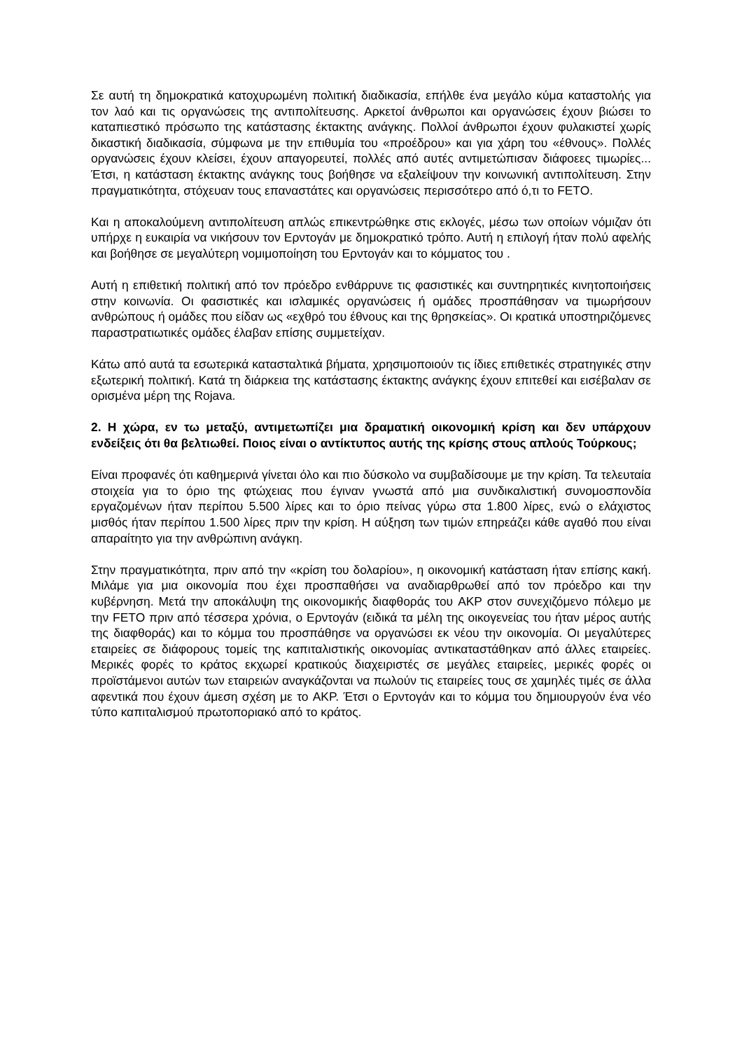Σε αυτή τη δημοκρατικά κατοχυρωμένη πολιτική διαδικασία, επήλθε ένα μεγάλο κύμα καταστολής για τον λαό και τις οργανώσεις της αντιπολίτευσης. Αρκετοί άνθρωποι και οργανώσεις έχουν βιώσει το καταπιεστικό πρόσωπο της κατάστασης έκτακτης ανάγκης. Πολλοί άνθρωποι έχουν φυλακιστεί χωρίς δικαστική διαδικασία, σύμφωνα με την επιθυμία του «προέδρου» και για χάρη του «έθνους». Πολλές οργανώσεις έχουν κλείσει, έχουν απαγορευτεί, πολλές από αυτές αντιμετώπισαν διάφοεες τιμωρίες... Έτσι, η κατάσταση έκτακτης ανάγκης τους βοήθησε να εξαλείψουν την κοινωνική αντιπολίτευση. Στην πραγματικότητα, στόχευαν τους επαναστάτες και οργανώσεις περισσότερο από ό,τι το FETO.
Και η αποκαλούμενη αντιπολίτευση απλώς επικεντρώθηκε στις εκλογές, μέσω των οποίων νόμιζαν ότι υπήρχε η ευκαιρία να νικήσουν τον Ερντογάν με δημοκρατικό τρόπο. Αυτή η επιλογή ήταν πολύ αφελής και βοήθησε σε μεγαλύτερη νομιμοποίηση του Ερντογάν και το κόμματος του .
Αυτή η επιθετική πολιτική από τον πρόεδρο ενθάρρυνε τις φασιστικές και συντηρητικές κινητοποιήσεις στην κοινωνία. Οι φασιστικές και ισλαμικές οργανώσεις ή ομάδες προσπάθησαν να τιμωρήσουν ανθρώπους ή ομάδες που είδαν ως «εχθρό του έθνους και της θρησκείας». Οι κρατικά υποστηριζόμενες παραστρατιωτικές ομάδες έλαβαν επίσης συμμετείχαν.
Κάτω από αυτά τα εσωτερικά κατασταλτικά βήματα, χρησιμοποιούν τις ίδιες επιθετικές στρατηγικές στην εξωτερική πολιτική. Κατά τη διάρκεια της κατάστασης έκτακτης ανάγκης έχουν επιτεθεί και εισέβαλαν σε ορισμένα μέρη της Rojava.
2. Η χώρα, εν τω μεταξύ, αντιμετωπίζει μια δραματική οικονομική κρίση και δεν υπάρχουν ενδείξεις ότι θα βελτιωθεί. Ποιος είναι ο αντίκτυπος αυτής της κρίσης στους απλούς Τούρκους;
Είναι προφανές ότι καθημερινά γίνεται όλο και πιο δύσκολο να συμβαδίσουμε με την κρίση. Τα τελευταία στοιχεία για το όριο της φτώχειας που έγιναν γνωστά από μια συνδικαλιστική συνομοσπονδία εργαζομένων ήταν περίπου 5.500 λίρες και το όριο πείνας γύρω στα 1.800 λίρες, ενώ ο ελάχιστος μισθός ήταν περίπου 1.500 λίρες πριν την κρίση. Η αύξηση των τιμών επηρεάζει κάθε αγαθό που είναι απαραίτητο για την ανθρώπινη ανάγκη.
Στην πραγματικότητα, πριν από την «κρίση του δολαρίου», η οικονομική κατάσταση ήταν επίσης κακή. Μιλάμε για μια οικονομία που έχει προσπαθήσει να αναδιαρθρωθεί από τον πρόεδρο και την κυβέρνηση. Μετά την αποκάλυψη της οικονομικής διαφθοράς του AKP στον συνεχιζόμενο πόλεμο με την FETO πριν από τέσσερα χρόνια, ο Ερντογάν (ειδικά τα μέλη της οικογενείας του ήταν μέρος αυτής της διαφθοράς) και το κόμμα του προσπάθησε να οργανώσει εκ νέου την οικονομία. Οι μεγαλύτερες εταιρείες σε διάφορους τομείς της καπιταλιστικής οικονομίας αντικαταστάθηκαν από άλλες εταιρείες. Μερικές φορές το κράτος εκχωρεί κρατικούς διαχειριστές σε μεγάλες εταιρείες, μερικές φορές οι προϊστάμενοι αυτών των εταιρειών αναγκάζονται να πωλούν τις εταιρείες τους σε χαμηλές τιμές σε άλλα αφεντικά που έχουν άμεση σχέση με το AKP. Έτσι ο Ερντογάν και το κόμμα του δημιουργούν ένα νέο τύπο καπιταλισμού πρωτοποριακό από το κράτος.